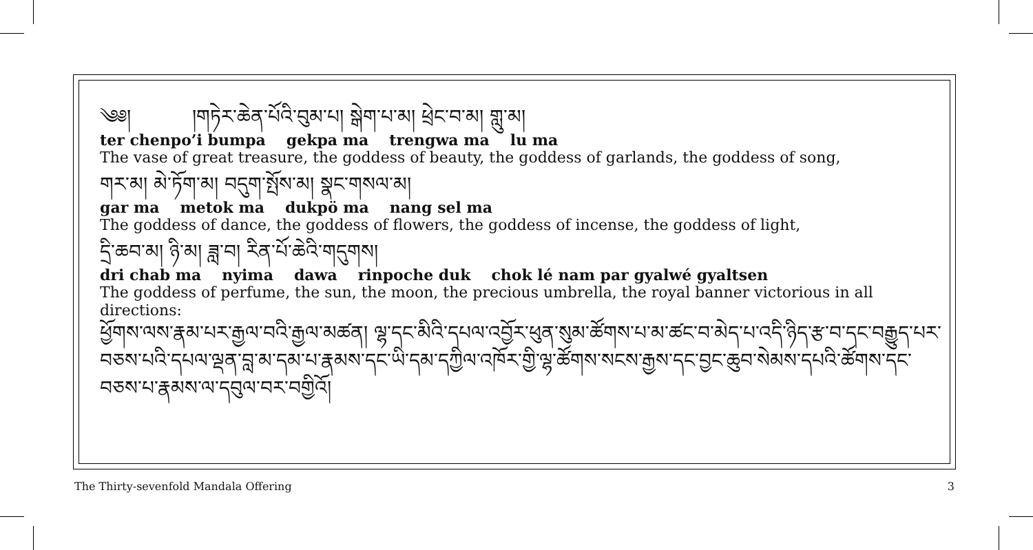༄༅། །གཏེར་ཆེན་པོའི་བུམ་པ། སྒེག་པ་མ། ཕྲེང་བ་མ། གླུ་མ།
ter chenpo’i bumpa gekpa ma trengwa ma lu ma
The vase of great treasure, the goddess of beauty, the goddess of garlands, the goddess of song,
གར་མ། མེ་ཏོག་མ། བདུག་སྤོས་མ། སྣང་གསལ་མ།
gar ma metok ma dukpö ma nang sel ma
The goddess of dance, the goddess of flowers, the goddess of incense, the goddess of light,
དྲི་ཆབ་མ། ཉི་མ། ཟླ་བ། རིན་པོ་ཆེའི་གདུགས།
dri chab ma nyima dawa rinpoche duk chok lé nam par gyalwé gyaltsen
The goddess of perfume, the sun, the moon, the precious umbrella, the royal banner victorious in all directions:
ཕྱོགས་ལས་རྣམ་པར་རྒྱལ་བའི་རྒྱལ་མཚན། ལྷ་དང་མིའི་དཔལ་འབྱོར་ཕུན་སུམ་ཚོགས་པ་མ་ཚང་བ་མེད་པ་འདི་ཉིད་རྩ་བ་དང་བརྒྱུད་པར་བཅས་པའི་དཔལ་ལྡན་བླ་མ་དམ་པ་རྣམས་དང་ཡི་དམ་དཀྱིལ་འཁོར་གྱི་ལྷ་ཚོགས་སངས་རྒྱས་དང་བྱང་ཆུབ་སེམས་དཔའི་ཚོགས་དང་བཅས་པ་རྣམས་ལ་དབུལ་བར་བགྱིའོ།
The Thirty-sevenfold Mandala Offering 3